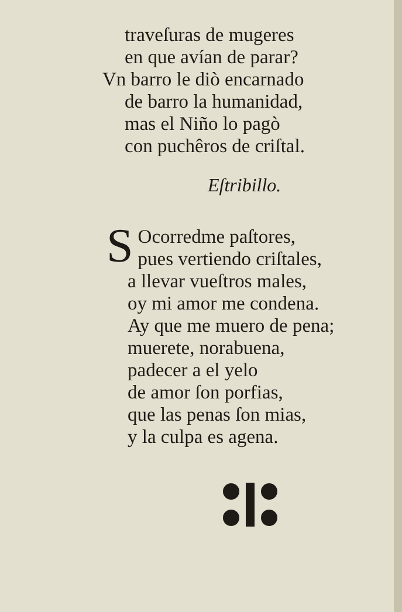traveſuras de mugeres
en que avían de parar?
Vn barro le diò encarnado
de barro la humanidad,
mas el Niño lo pagò
con puchêros de criſtal.
Eſtribillo.
SOcorredme paſtores,
pues vertiendo criſtales,
a llevar vueſtros males,
oy mi amor me condena.
Ay que me muero de pena;
muerete, norabuena,
padecer a el yelo
de amor ſon porfias,
que las penas ſon mias,
y la culpa es agena.